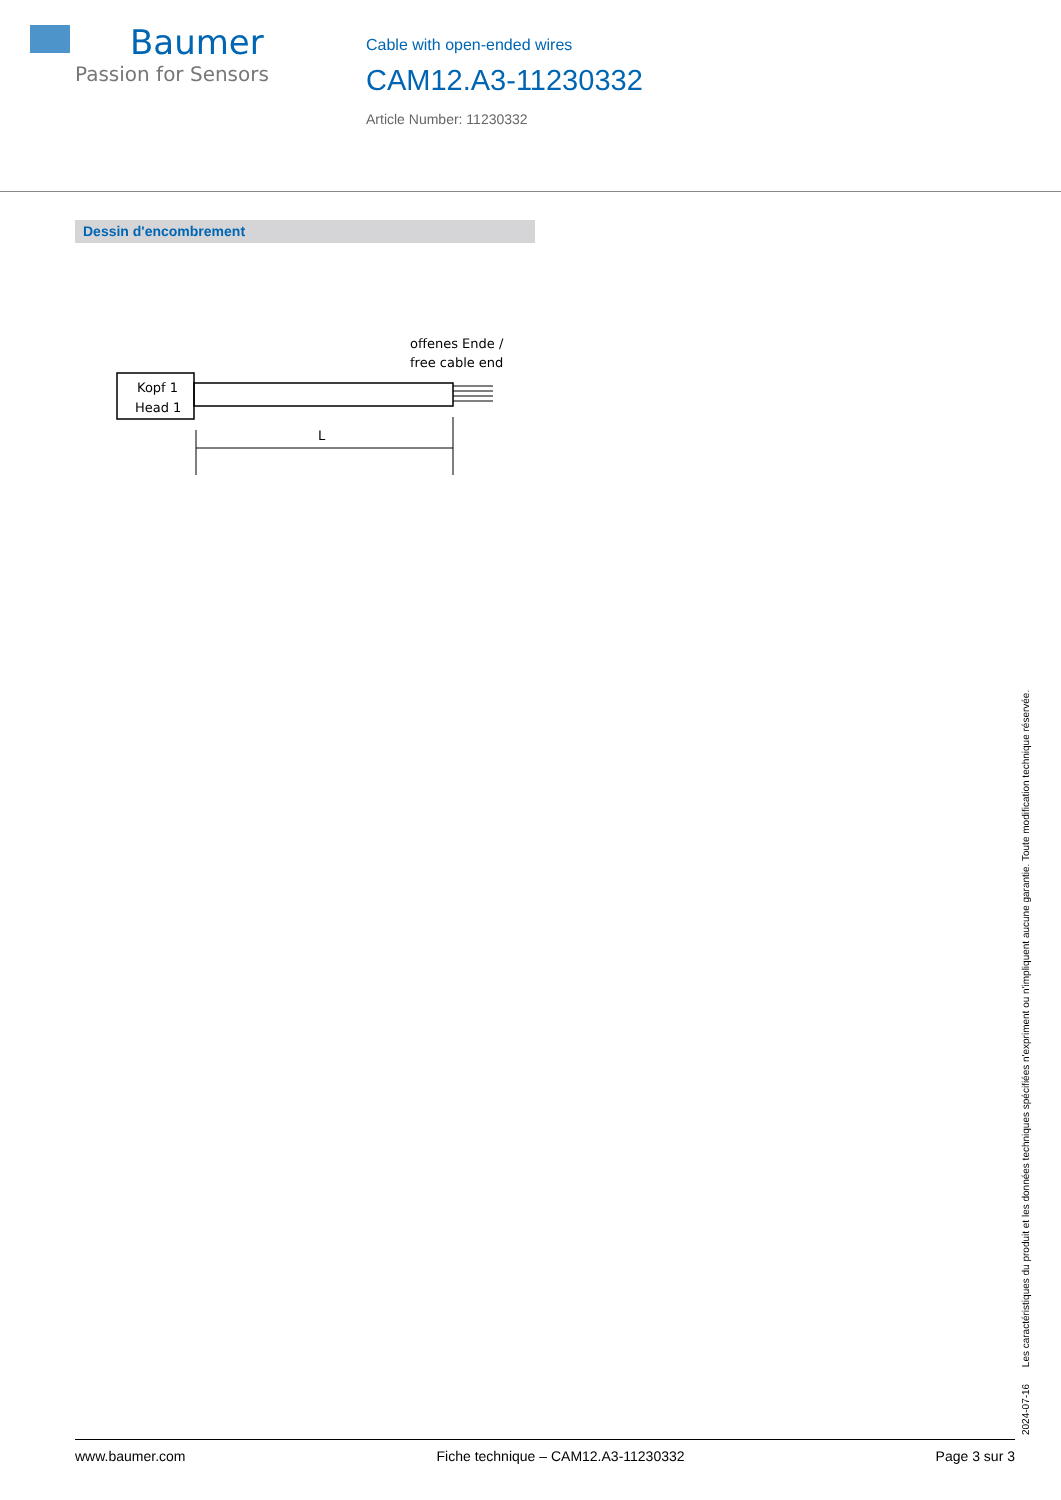Baumer
Passion for Sensors
Cable with open-ended wires
CAM12.A3-11230332
Article Number: 11230332
Dessin d'encombrement
offenes Ende /
free cable end
Kopf 1
Head 1
L
2024-07-16 Les caractéristiques du produit et les données techniques spécifiées n'expriment ou n'impliquent aucune garantie. Toute modification technique réservée.
www.baumer.com Fiche technique – CAM12.A3-11230332 Page 3 sur 3